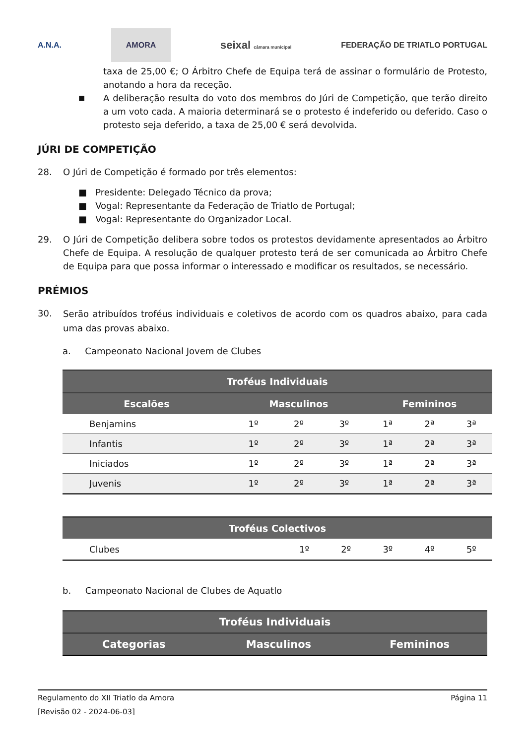A.N.A. AMORA seixal câmara municipal FEDERAÇÃO DE TRIATLO PORTUGAL
taxa de 25,00 €; O Árbitro Chefe de Equipa terá de assinar o formulário de Protesto, anotando a hora da receção.
■
A deliberação resulta do voto dos membros do Júri de Competição, que terão direito a um voto cada. A maioria determinará se o protesto é indeferido ou deferido. Caso o protesto seja deferido, a taxa de 25,00 € será devolvida.
JÚRI DE COMPETIÇÃO
28. O Júri de Competição é formado por três elementos:
■ Presidente: Delegado Técnico da prova;
■ Vogal: Representante da Federação de Triatlo de Portugal;
■ Vogal: Representante do Organizador Local.
29. O Júri de Competição delibera sobre todos os protestos devidamente apresentados ao Árbitro Chefe de Equipa. A resolução de qualquer protesto terá de ser comunicada ao Árbitro Chefe de Equipa para que possa informar o interessado e modificar os resultados, se necessário.
PRÉMIOS
30.
Serão atribuídos troféus individuais e coletivos de acordo com os quadros abaixo, para cada uma das provas abaixo.
a. Campeonato Nacional Jovem de Clubes
| Troféus Individuais | | | | | | |
| --- | --- | --- | --- | --- | --- | --- |
| Escalões | Masculinos | | | Femininos | | |
| Benjamins | 1º | 2º | 3º | 1ª | 2ª | 3ª |
| Infantis | 1º | 2º | 3º | 1ª | 2ª | 3ª |
| Iniciados | 1º | 2º | 3º | 1ª | 2ª | 3ª |
| Juvenis | 1º | 2º | 3º | 1ª | 2ª | 3ª |
| Troféus Colectivos | | | | | |
| --- | --- | --- | --- | --- | --- |
| Clubes | 1º | 2º | 3º | 4º | 5º |
b. Campeonato Nacional de Clubes de Aquatlo
| Troféus Individuais | | |
| --- | --- | --- |
| Categorias | Masculinos | Femininos |
Regulamento do XII Triatlo da Amora Página 11
[Revisão 02 - 2024-06-03]